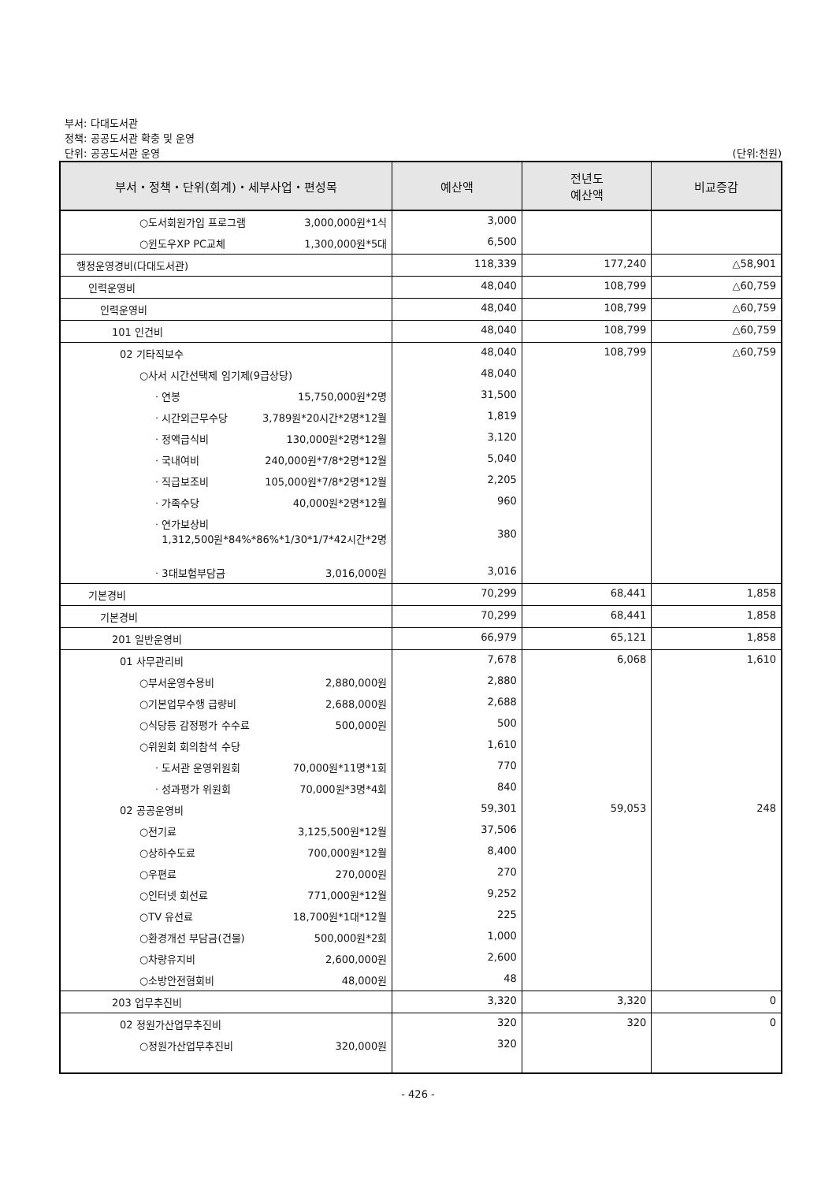부서: 다대도서관
정책: 공공도서관 확충 및 운영
단위: 공공도서관 운영 (단위:천원)
| 부서・정책・단위(회계)・세부사업・편성목 | 예산액 | 전년도 예산액 | 비교증감 |
| --- | --- | --- | --- |
| ○도서회원가입 프로그램 3,000,000원*1식 | 3,000 | | |
| ○윈도우XP PC교체 1,300,000원*5대 | 6,500 | | |
| 행정운영경비(다대도서관) | 118,339 | 177,240 | △58,901 |
| 인력운영비 | 48,040 | 108,799 | △60,759 |
| 인력운영비 | 48,040 | 108,799 | △60,759 |
| 101 인건비 | 48,040 | 108,799 | △60,759 |
| 02 기타직보수 | 48,040 | 108,799 | △60,759 |
| ○사서 시간선택제 임기제(9급상당) | 48,040 | | |
| · 연봉 15,750,000원*2명 | 31,500 | | |
| · 시간외근무수당 3,789원*20시간*2명*12월 | 1,819 | | |
| · 정액급식비 130,000원*2명*12월 | 3,120 | | |
| · 국내여비 240,000원*7/8*2명*12월 | 5,040 | | |
| · 직급보조비 105,000원*7/8*2명*12월 | 2,205 | | |
| · 가족수당 40,000원*2명*12월 | 960 | | |
| · 연가보상비 1,312,500원*84%*86%*1/30*1/7*42시간*2명 | 380 | | |
| · 3대보험부담금 3,016,000원 | 3,016 | | |
| 기본경비 | 70,299 | 68,441 | 1,858 |
| 기본경비 | 70,299 | 68,441 | 1,858 |
| 201 일반운영비 | 66,979 | 65,121 | 1,858 |
| 01 사무관리비 | 7,678 | 6,068 | 1,610 |
| ○부서운영수용비 2,880,000원 | 2,880 | | |
| ○기본업무수행 급량비 2,688,000원 | 2,688 | | |
| ○식당등 감정평가 수수료 500,000원 | 500 | | |
| ○위원회 회의참석 수당 | 1,610 | | |
| · 도서관 운영위원회 70,000원*11명*1회 | 770 | | |
| · 성과평가 위원회 70,000원*3명*4회 | 840 | | |
| 02 공공운영비 | 59,301 | 59,053 | 248 |
| ○전기료 3,125,500원*12월 | 37,506 | | |
| ○상하수도료 700,000원*12월 | 8,400 | | |
| ○우편료 270,000원 | 270 | | |
| ○인터넷 회선료 771,000원*12월 | 9,252 | | |
| ○TV 유선료 18,700원*1대*12월 | 225 | | |
| ○환경개선 부담금(건물) 500,000원*2회 | 1,000 | | |
| ○차량유지비 2,600,000원 | 2,600 | | |
| ○소방안전협회비 48,000원 | 48 | | |
| 203 업무추진비 | 3,320 | 3,320 | 0 |
| 02 정원가산업무추진비 | 320 | 320 | 0 |
| ○정원가산업무추진비 320,000원 | 320 | | |
- 426 -